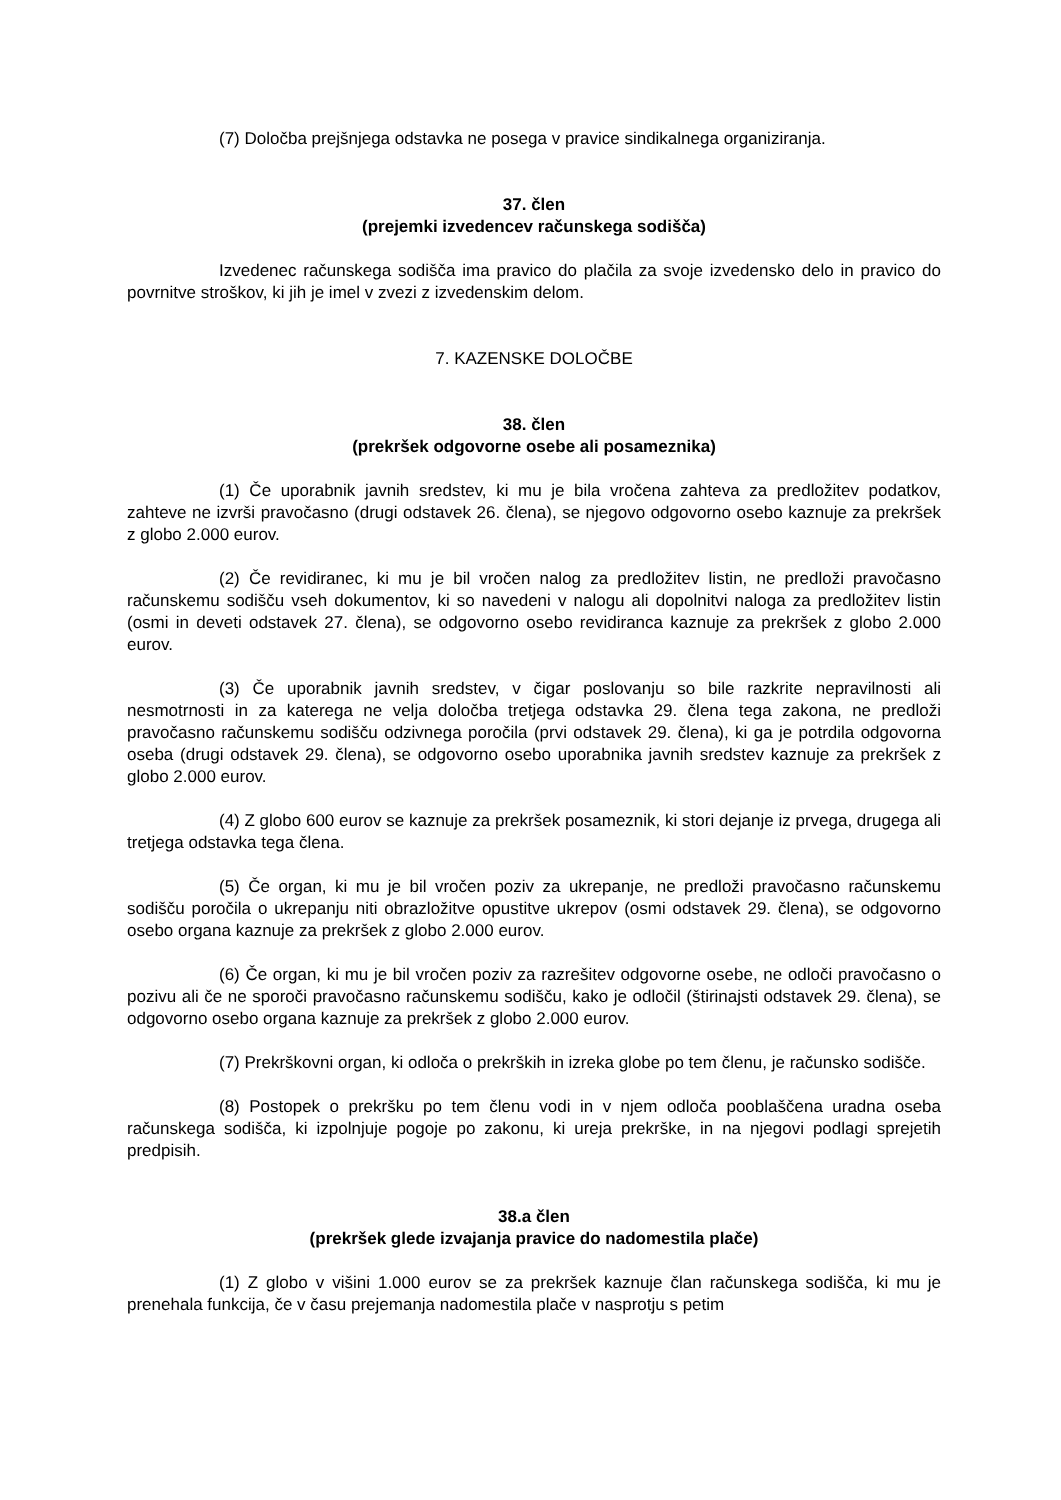(7) Določba prejšnjega odstavka ne posega v pravice sindikalnega organiziranja.
37. člen
(prejemki izvedencev računskega sodišča)
Izvedenec računskega sodišča ima pravico do plačila za svoje izvedensko delo in pravico do povrnitve stroškov, ki jih je imel v zvezi z izvedenskim delom.
7. KAZENSKE DOLOČBE
38. člen
(prekršek odgovorne osebe ali posameznika)
(1) Če uporabnik javnih sredstev, ki mu je bila vročena zahteva za predložitev podatkov, zahteve ne izvrši pravočasno (drugi odstavek 26. člena), se njegovo odgovorno osebo kaznuje za prekršek z globo 2.000 eurov.
(2) Če revidiranec, ki mu je bil vročen nalog za predložitev listin, ne predloži pravočasno računskemu sodišču vseh dokumentov, ki so navedeni v nalogu ali dopolnitvi naloga za predložitev listin (osmi in deveti odstavek 27. člena), se odgovorno osebo revidiranca kaznuje za prekršek z globo 2.000 eurov.
(3) Če uporabnik javnih sredstev, v čigar poslovanju so bile razkrite nepravilnosti ali nesmotrnosti in za katerega ne velja določba tretjega odstavka 29. člena tega zakona, ne predloži pravočasno računskemu sodišču odzivnega poročila (prvi odstavek 29. člena), ki ga je potrdila odgovorna oseba (drugi odstavek 29. člena), se odgovorno osebo uporabnika javnih sredstev kaznuje za prekršek z globo 2.000 eurov.
(4) Z globo 600 eurov se kaznuje za prekršek posameznik, ki stori dejanje iz prvega, drugega ali tretjega odstavka tega člena.
(5) Če organ, ki mu je bil vročen poziv za ukrepanje, ne predloži pravočasno računskemu sodišču poročila o ukrepanju niti obrazložitve opustitve ukrepov (osmi odstavek 29. člena), se odgovorno osebo organa kaznuje za prekršek z globo 2.000 eurov.
(6) Če organ, ki mu je bil vročen poziv za razrešitev odgovorne osebe, ne odloči pravočasno o pozivu ali če ne sporoči pravočasno računskemu sodišču, kako je odločil (štirinajsti odstavek 29. člena), se odgovorno osebo organa kaznuje za prekršek z globo 2.000 eurov.
(7) Prekrškovni organ, ki odloča o prekrških in izreka globe po tem členu, je računsko sodišče.
(8) Postopek o prekršku po tem členu vodi in v njem odloča pooblaščena uradna oseba računskega sodišča, ki izpolnjuje pogoje po zakonu, ki ureja prekrške, in na njegovi podlagi sprejetih predpisih.
38.a člen
(prekršek glede izvajanja pravice do nadomestila plače)
(1) Z globo v višini 1.000 eurov se za prekršek kaznuje član računskega sodišča, ki mu je prenehala funkcija, če v času prejemanja nadomestila plače v nasprotju s petim